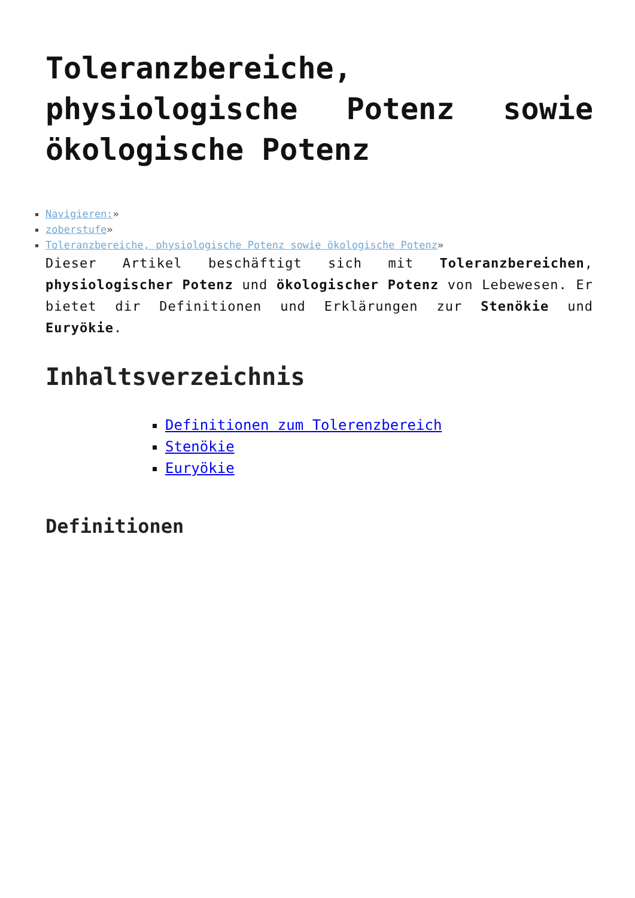Toleranzbereiche, physiologische Potenz sowie ökologische Potenz
Navigieren:»
zoberstufe»
Toleranzbereiche, physiologische Potenz sowie ökologische Potenz»
Dieser Artikel beschäftigt sich mit Toleranzbereichen, physiologischer Potenz und ökologischer Potenz von Lebewesen. Er bietet dir Definitionen und Erklärungen zur Stenökie und Euryökie.
Inhaltsverzeichnis
Definitionen zum Tolerenzbereich
Stenökie
Euryökie
Definitionen